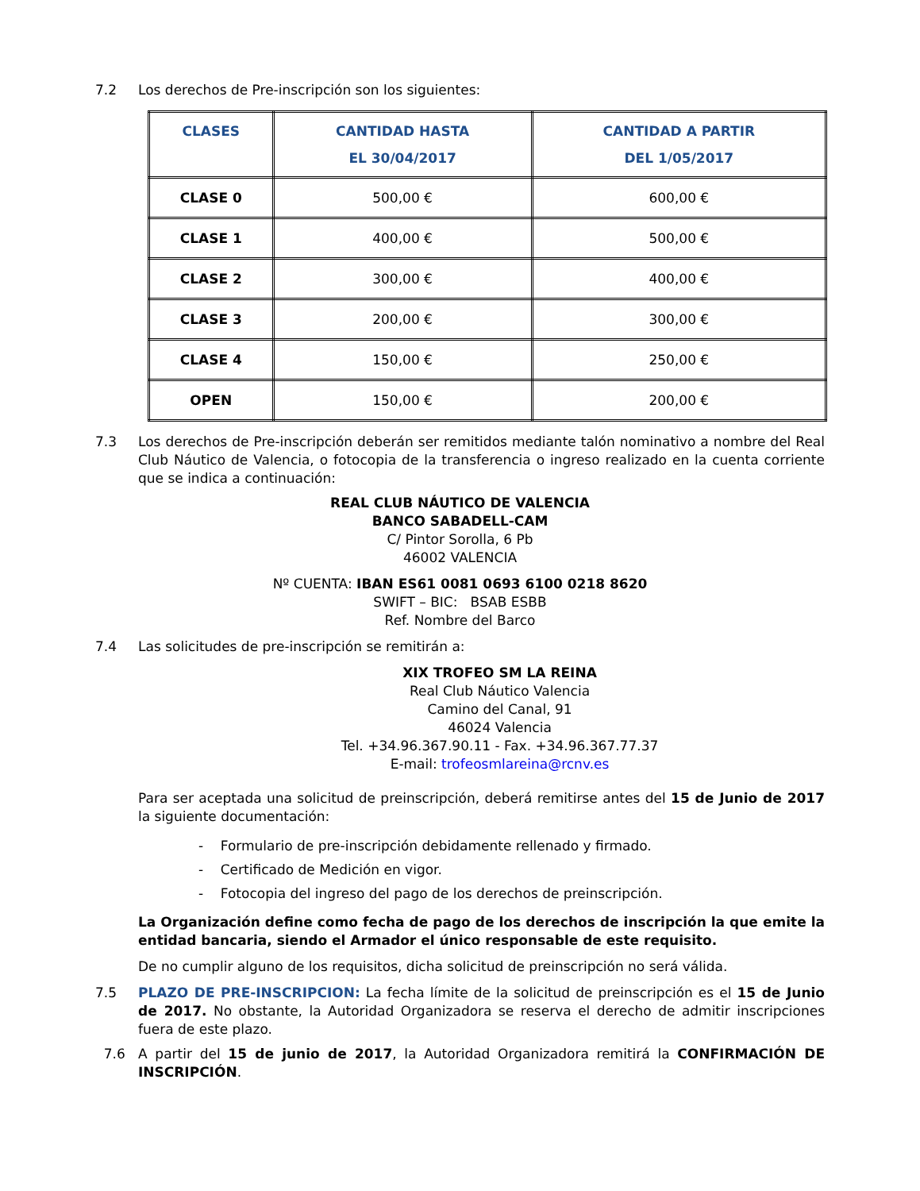7.2 Los derechos de Pre-inscripción son los siguientes:
| CLASES | CANTIDAD HASTA EL 30/04/2017 | CANTIDAD A PARTIR DEL 1/05/2017 |
| --- | --- | --- |
| CLASE 0 | 500,00 € | 600,00 € |
| CLASE 1 | 400,00 € | 500,00 € |
| CLASE 2 | 300,00 € | 400,00 € |
| CLASE 3 | 200,00 € | 300,00 € |
| CLASE 4 | 150,00 € | 250,00 € |
| OPEN | 150,00 € | 200,00 € |
7.3 Los derechos de Pre-inscripción deberán ser remitidos mediante talón nominativo a nombre del Real Club Náutico de Valencia, o fotocopia de la transferencia o ingreso realizado en la cuenta corriente que se indica a continuación:
REAL CLUB NÁUTICO DE VALENCIA
BANCO SABADELL-CAM
C/ Pintor Sorolla, 6 Pb
46002 VALENCIA
Nº CUENTA: IBAN ES61 0081 0693 6100 0218 8620
SWIFT – BIC: BSAB ESBB
Ref. Nombre del Barco
7.4 Las solicitudes de pre-inscripción se remitirán a:
XIX TROFEO SM LA REINA
Real Club Náutico Valencia
Camino del Canal, 91
46024 Valencia
Tel. +34.96.367.90.11 - Fax. +34.96.367.77.37
E-mail: trofeosmlareina@rcnv.es
Para ser aceptada una solicitud de preinscripción, deberá remitirse antes del 15 de Junio de 2017 la siguiente documentación:
- Formulario de pre-inscripción debidamente rellenado y firmado.
- Certificado de Medición en vigor.
- Fotocopia del ingreso del pago de los derechos de preinscripción.
La Organización define como fecha de pago de los derechos de inscripción la que emite la entidad bancaria, siendo el Armador el único responsable de este requisito.
De no cumplir alguno de los requisitos, dicha solicitud de preinscripción no será válida.
7.5 PLAZO DE PRE-INSCRIPCION: La fecha límite de la solicitud de preinscripción es el 15 de Junio de 2017. No obstante, la Autoridad Organizadora se reserva el derecho de admitir inscripciones fuera de este plazo.
7.6 A partir del 15 de junio de 2017, la Autoridad Organizadora remitirá la CONFIRMACIÓN DE INSCRIPCIÓN.